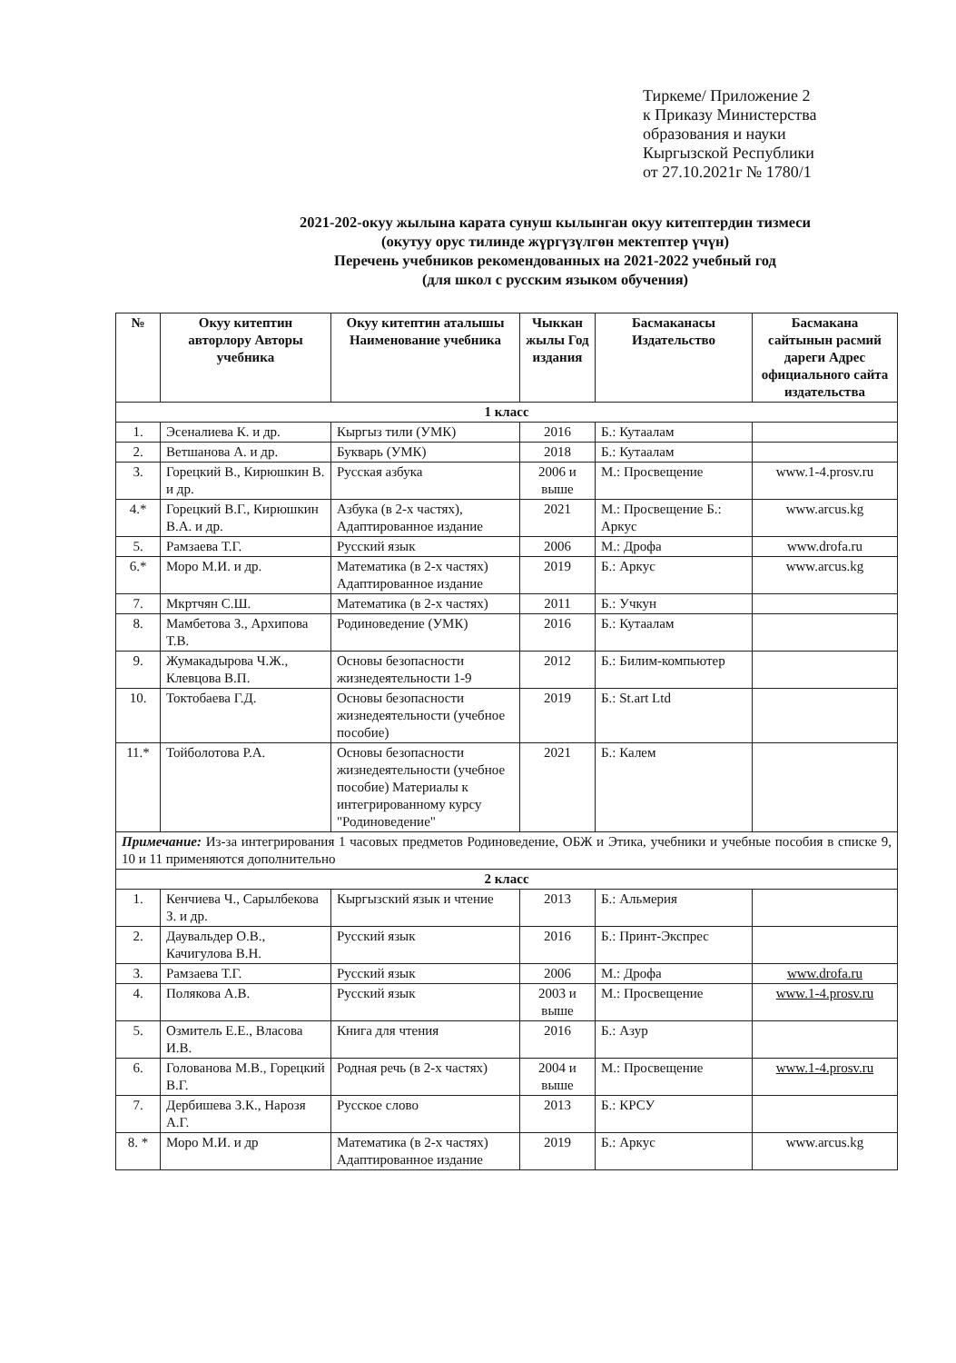Тиркеме/ Приложение 2
к Приказу Министерства
образования и науки
Кыргызской Республики
от 27.10.2021г № 1780/1
2021-202-окуу жылына карата сунуш кылынган окуу китептердин тизмеси
(окутуу орус тилинде жүргүзүлгөн мектептер үчүн)
Перечень учебников рекомендованных на 2021-2022 учебный год
(для школ с русским языком обучения)
| № | Окуу китептин авторлору Авторы учебника | Окуу китептин аталышы Наименование учебника | Чыккан жылы Год издания | Басмаканасы Издательство | Басмакана сайтынын расмий дареги Адрес официального сайта издательства |
| --- | --- | --- | --- | --- | --- |
| 1 класс | | | | | |
| 1. | Эсеналиева К. и др. | Кыргыз тили (УМК) | 2016 | Б.: Кутаалам | |
| 2. | Ветшанова А. и др. | Букварь (УМК) | 2018 | Б.: Кутаалам | |
| 3. | Горецкий В., Кирюшкин В. и др. | Русская азбука | 2006 и выше | М.: Просвещение | www.1-4.prosv.ru |
| 4.* | Горецкий В.Г., Кирюшкин В.А. и др. | Азбука (в 2-х частях), Адаптированное издание | 2021 | М.: Просвещение Б.: Аркус | www.arcus.kg |
| 5. | Рамзаева Т.Г. | Русский язык | 2006 | М.: Дрофа | www.drofa.ru |
| 6.* | Моро М.И. и др. | Математика (в 2-х частях) Адаптированное издание | 2019 | Б.: Аркус | www.arcus.kg |
| 7. | Мкртчян С.Ш. | Математика (в 2-х частях) | 2011 | Б.: Учкун | |
| 8. | Мамбетова З., Архипова Т.В. | Родиноведение (УМК) | 2016 | Б.: Кутаалам | |
| 9. | Жумакадырова Ч.Ж., Клевцова В.П. | Основы безопасности жизнедеятельности 1-9 | 2012 | Б.: Билим-компьютер | |
| 10. | Токтобаева Г.Д. | Основы безопасности жизнедеятельности (учебное пособие) | 2019 | Б.: St.art Ltd | |
| 11.* | Тойболотова Р.А. | Основы безопасности жизнедеятельности (учебное пособие) Материалы к интегрированному курсу "Родиноведение" | 2021 | Б.: Калем | |
| Примечание: Из-за интегрирования 1 часовых предметов Родиноведение, ОБЖ и Этика, учебники и учебные пособия в списке 9, 10 и 11 применяются дополнительно | | | | | |
| 2 класс | | | | | |
| 1. | Кенчиева Ч., Сарылбекова З. и др. | Кыргызский язык и чтение | 2013 | Б.: Альмерия | |
| 2. | Даувальдер О.В., Качигулова В.Н. | Русский язык | 2016 | Б.: Принт-Экспрес | |
| 3. | Рамзаева Т.Г. | Русский язык | 2006 | М.: Дрофа | www.drofa.ru |
| 4. | Полякова А.В. | Русский язык | 2003 и выше | М.: Просвещение | www.1-4.prosv.ru |
| 5. | Озмитель Е.Е., Власова И.В. | Книга для чтения | 2016 | Б.: Азур | |
| 6. | Голованова М.В., Горецкий В.Г. | Родная речь (в 2-х частях) | 2004 и выше | М.: Просвещение | www.1-4.prosv.ru |
| 7. | Дербишева З.К., Нарозя А.Г. | Русское слово | 2013 | Б.: КРСУ | |
| 8. * | Моро М.И. и др | Математика (в 2-х частях) Адаптированное издание | 2019 | Б.: Аркус | www.arcus.kg |